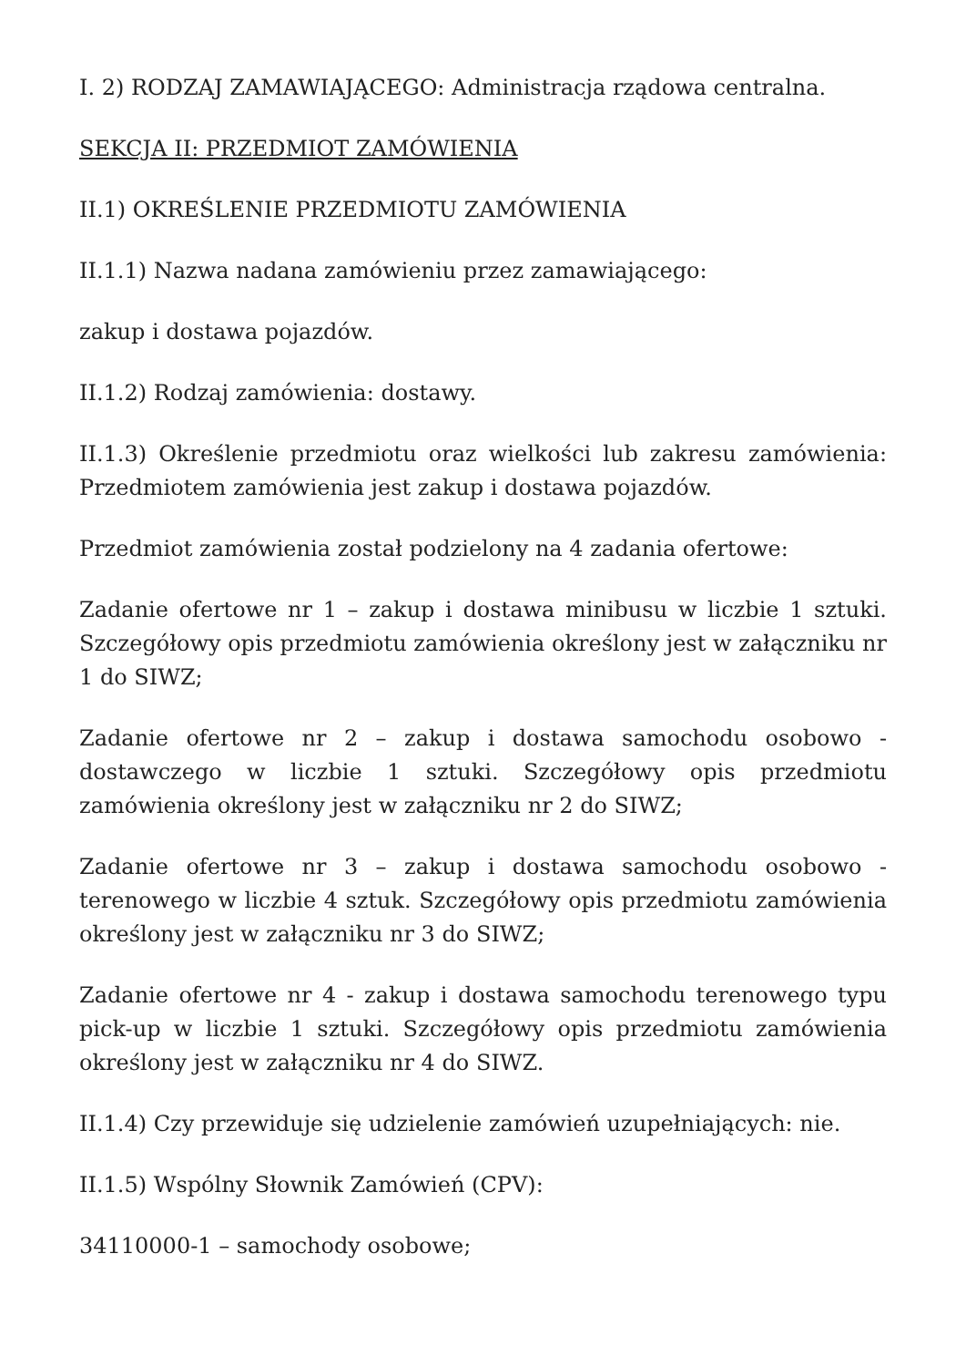I. 2) RODZAJ ZAMAWIAJĄCEGO: Administracja rządowa centralna.
SEKCJA II: PRZEDMIOT ZAMÓWIENIA
II.1) OKREŚLENIE PRZEDMIOTU ZAMÓWIENIA
II.1.1) Nazwa nadana zamówieniu przez zamawiającego:
zakup i dostawa pojazdów.
II.1.2) Rodzaj zamówienia: dostawy.
II.1.3) Określenie przedmiotu oraz wielkości lub zakresu zamówienia: Przedmiotem zamówienia jest zakup i dostawa pojazdów.
Przedmiot zamówienia został podzielony na 4 zadania ofertowe:
Zadanie ofertowe nr 1 – zakup i dostawa minibusu w liczbie 1 sztuki. Szczegółowy opis przedmiotu zamówienia określony jest w załączniku nr 1 do SIWZ;
Zadanie ofertowe nr 2 – zakup i dostawa samochodu osobowo - dostawczego w liczbie 1 sztuki. Szczegółowy opis przedmiotu zamówienia określony jest w załączniku nr 2 do SIWZ;
Zadanie ofertowe nr 3 – zakup i dostawa samochodu osobowo - terenowego w liczbie 4 sztuk. Szczegółowy opis przedmiotu zamówienia określony jest w załączniku nr 3 do SIWZ;
Zadanie ofertowe nr 4 - zakup i dostawa samochodu terenowego typu pick-up w liczbie 1 sztuki. Szczegółowy opis przedmiotu zamówienia określony jest w załączniku nr 4 do SIWZ.
II.1.4) Czy przewiduje się udzielenie zamówień uzupełniających: nie.
II.1.5) Wspólny Słownik Zamówień (CPV):
34110000-1 – samochody osobowe;